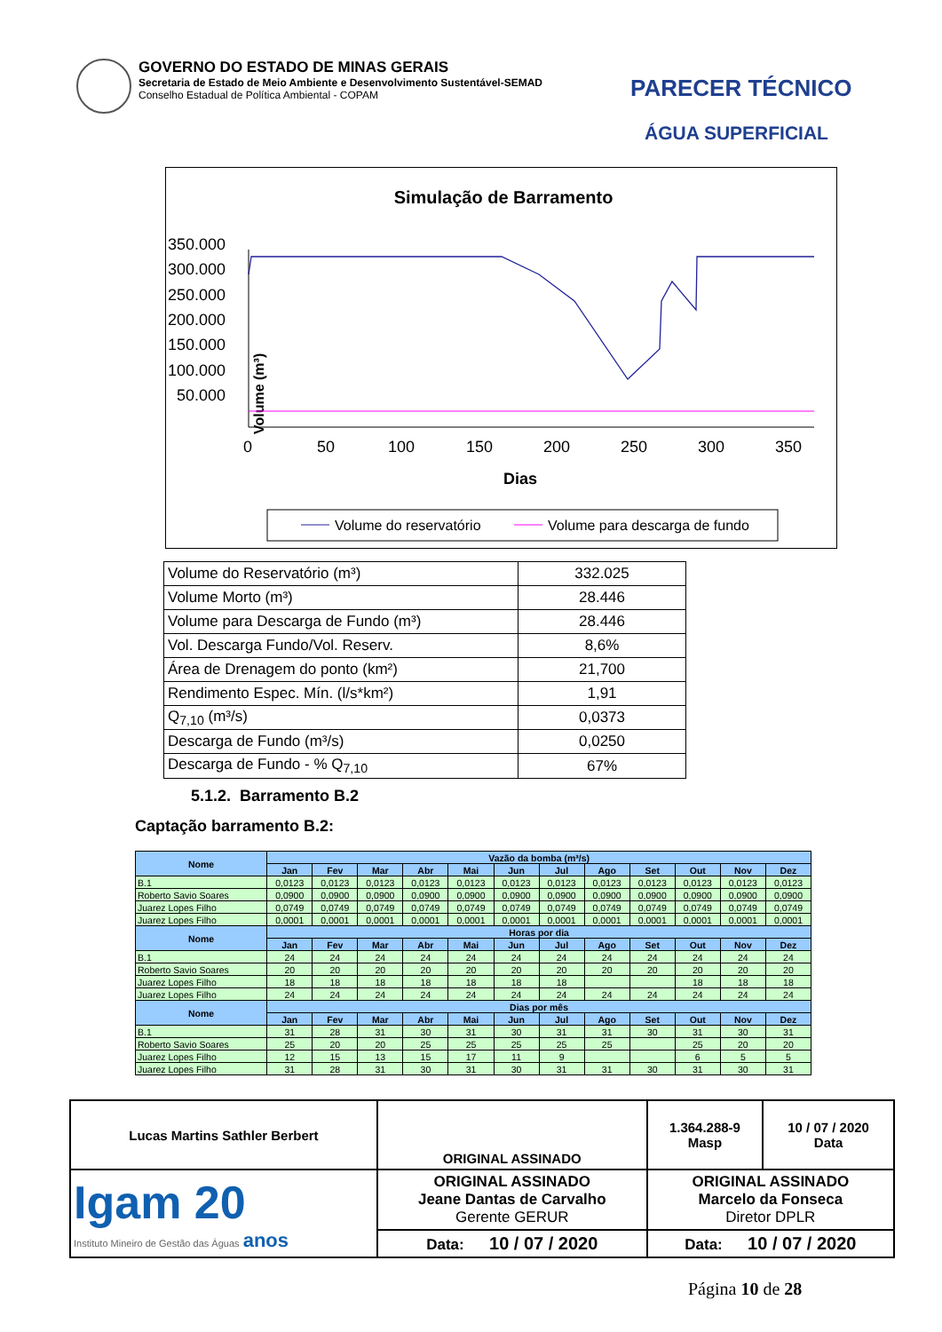GOVERNO DO ESTADO DE MINAS GERAIS
Secretaria de Estado de Meio Ambiente e Desenvolvimento Sustentável-SEMAD
Conselho Estadual de Política Ambiental - COPAM
PARECER TÉCNICO
ÁGUA SUPERFICIAL
Simulação de Barramento
350.000
300.000
250.000
200.000
150.000
100.000
50.000
Volume (m³)
0
50
100
150
200
250
300
350
Dias
Volume do reservatório
Volume para descarga de fundo
| Volume do Reservatório (m³) | 332.025 |
| Volume Morto (m³) | 28.446 |
| Volume para Descarga de Fundo (m³) | 28.446 |
| Vol. Descarga Fundo/Vol. Reserv. | 8,6% |
| Área de Drenagem do ponto (km²) | 21,700 |
| Rendimento Espec. Mín. (l/s*km²) | 1,91 |
| Q<sub>7,10</sub> (m³/s) | 0,0373 |
| Descarga de Fundo (m³/s) | 0,0250 |
| Descarga de Fundo - % Q<sub>7,10</sub> | 67% |
5.1.2. Barramento B.2
Captação barramento B.2:
| Nome | Vazão da bomba (m³/s) | | | | | | | | | | | |
| --- | --- | --- | --- | --- | --- | --- | --- | --- | --- | --- | --- | --- |
| | Jan | Fev | Mar | Abr | Mai | Jun | Jul | Ago | Set | Out | Nov | Dez |
| B.1 | 0,0123 | 0,0123 | 0,0123 | 0,0123 | 0,0123 | 0,0123 | 0,0123 | 0,0123 | 0,0123 | 0,0123 | 0,0123 | 0,0123 |
| Roberto Savio Soares | 0,0900 | 0,0900 | 0,0900 | 0,0900 | 0,0900 | 0,0900 | 0,0900 | 0,0900 | 0,0900 | 0,0900 | 0,0900 | 0,0900 |
| Juarez Lopes Filho | 0,0749 | 0,0749 | 0,0749 | 0,0749 | 0,0749 | 0,0749 | 0,0749 | 0,0749 | 0,0749 | 0,0749 | 0,0749 | 0,0749 |
| Juarez Lopes Filho | 0,0001 | 0,0001 | 0,0001 | 0,0001 | 0,0001 | 0,0001 | 0,0001 | 0,0001 | 0,0001 | 0,0001 | 0,0001 | 0,0001 |
| Nome | Horas por dia | | | | | | | | | | | |
| | Jan | Fev | Mar | Abr | Mai | Jun | Jul | Ago | Set | Out | Nov | Dez |
| B.1 | 24 | 24 | 24 | 24 | 24 | 24 | 24 | 24 | 24 | 24 | 24 | 24 |
| Roberto Savio Soares | 20 | 20 | 20 | 20 | 20 | 20 | 20 | 20 | 20 | 20 | 20 | 20 |
| Juarez Lopes Filho | 18 | 18 | 18 | 18 | 18 | 18 | 18 | | | 18 | 18 | 18 |
| Juarez Lopes Filho | 24 | 24 | 24 | 24 | 24 | 24 | 24 | 24 | 24 | 24 | 24 | 24 |
| Nome | Dias por mês | | | | | | | | | | | |
| | Jan | Fev | Mar | Abr | Mai | Jun | Jul | Ago | Set | Out | Nov | Dez |
| B.1 | 31 | 28 | 31 | 30 | 31 | 30 | 31 | 31 | 30 | 31 | 30 | 31 |
| Roberto Savio Soares | 25 | 20 | 20 | 25 | 25 | 25 | 25 | 25 | | 25 | 20 | 20 |
| Juarez Lopes Filho | 12 | 15 | 13 | 15 | 17 | 11 | 9 | | | 6 | 5 | 5 |
| Juarez Lopes Filho | 31 | 28 | 31 | 30 | 31 | 30 | 31 | 31 | 30 | 31 | 30 | 31 |
| Lucas Martins Sathler Berbert | | ORIGINAL ASSINADO | 1.364.288-9 Masp | 10 / 07 / 2020 Data |
| Igam 20 Instituto Mineiro de Gestão das Águas anos | ORIGINAL ASSINADO Jeane Dantas de Carvalho Gerente GERUR | | ORIGINAL ASSINADO Marcelo da Fonseca Diretor DPLR | |
| | Data: 10 / 07 / 2020 | | Data: 10 / 07 / 2020 | |
Página 10 de 28